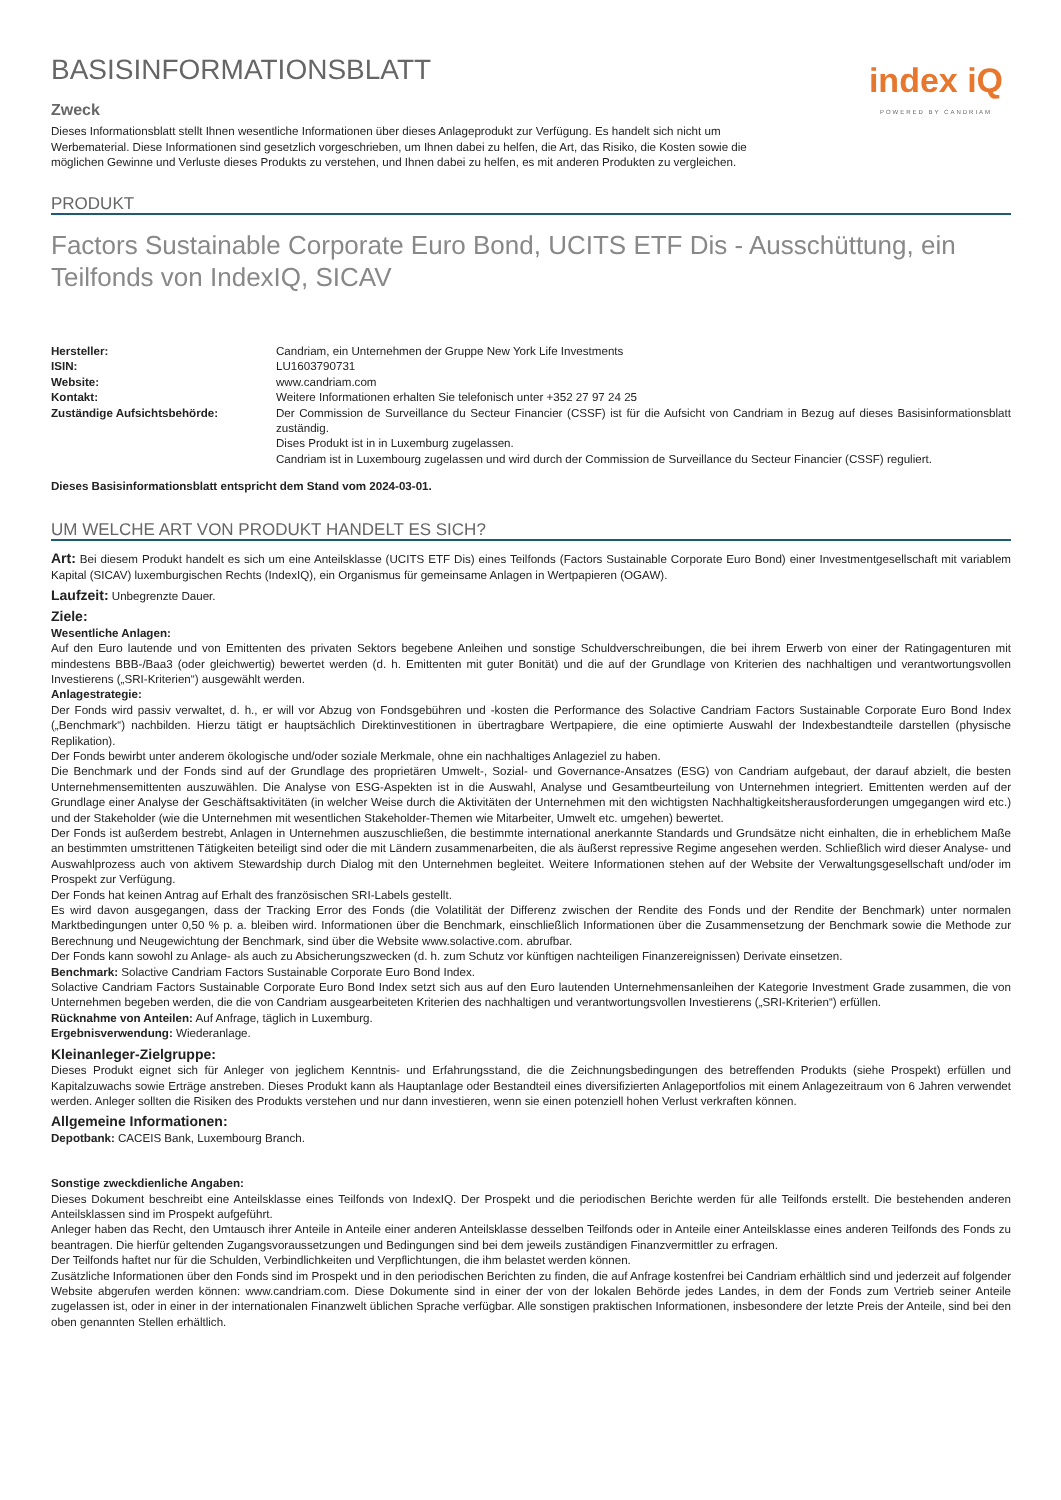BASISINFORMATIONSBLATT
Zweck
Dieses Informationsblatt stellt Ihnen wesentliche Informationen über dieses Anlageprodukt zur Verfügung. Es handelt sich nicht um Werbematerial. Diese Informationen sind gesetzlich vorgeschrieben, um Ihnen dabei zu helfen, die Art, das Risiko, die Kosten sowie die möglichen Gewinne und Verluste dieses Produkts zu verstehen, und Ihnen dabei zu helfen, es mit anderen Produkten zu vergleichen.
index iQ
POWERED BY CANDRIAM
PRODUKT
Factors Sustainable Corporate Euro Bond, UCITS ETF Dis - Ausschüttung, ein Teilfonds von IndexIQ, SICAV
| Hersteller: | Candriam, ein Unternehmen der Gruppe New York Life Investments |
| ISIN: | LU1603790731 |
| Website: | www.candriam.com |
| Kontakt: | Weitere Informationen erhalten Sie telefonisch unter +352 27 97 24 25 |
| Zuständige Aufsichtsbehörde: | Der Commission de Surveillance du Secteur Financier (CSSF) ist für die Aufsicht von Candriam in Bezug auf dieses Basisinformationsblatt zuständig. Dises Produkt ist in in Luxemburg zugelassen. Candriam ist in Luxembourg zugelassen und wird durch der Commission de Surveillance du Secteur Financier (CSSF) reguliert. |
Dieses Basisinformationsblatt entspricht dem Stand vom 2024-03-01.
UM WELCHE ART VON PRODUKT HANDELT ES SICH?
Art: Bei diesem Produkt handelt es sich um eine Anteilsklasse (UCITS ETF Dis) eines Teilfonds (Factors Sustainable Corporate Euro Bond) einer Investmentgesellschaft mit variablem Kapital (SICAV) luxemburgischen Rechts (IndexIQ), ein Organismus für gemeinsame Anlagen in Wertpapieren (OGAW).
Laufzeit: Unbegrenzte Dauer.
Ziele:
Wesentliche Anlagen:
Auf den Euro lautende und von Emittenten des privaten Sektors begebene Anleihen und sonstige Schuldverschreibungen, die bei ihrem Erwerb von einer der Ratingagenturen mit mindestens BBB-/Baa3 (oder gleichwertig) bewertet werden (d. h. Emittenten mit guter Bonität) und die auf der Grundlage von Kriterien des nachhaltigen und verantwortungsvollen Investierens („SRI-Kriterien“) ausgewählt werden.
Anlagestrategie:
Der Fonds wird passiv verwaltet, d. h., er will vor Abzug von Fondsgebühren und -kosten die Performance des Solactive Candriam Factors Sustainable Corporate Euro Bond Index („Benchmark“) nachbilden. Hierzu tätigt er hauptsächlich Direktinvestitionen in übertragbare Wertpapiere, die eine optimierte Auswahl der Indexbestandteile darstellen (physische Replikation).
Der Fonds bewirbt unter anderem ökologische und/oder soziale Merkmale, ohne ein nachhaltiges Anlageziel zu haben.
Die Benchmark und der Fonds sind auf der Grundlage des proprietären Umwelt-, Sozial- und Governance-Ansatzes (ESG) von Candriam aufgebaut, der darauf abzielt, die besten Unternehmensemittenten auszuwählen. Die Analyse von ESG-Aspekten ist in die Auswahl, Analyse und Gesamtbeurteilung von Unternehmen integriert. Emittenten werden auf der Grundlage einer Analyse der Geschäftsaktivitäten (in welcher Weise durch die Aktivitäten der Unternehmen mit den wichtigsten Nachhaltigkeitsherausforderungen umgegangen wird etc.) und der Stakeholder (wie die Unternehmen mit wesentlichen Stakeholder-Themen wie Mitarbeiter, Umwelt etc. umgehen) bewertet.
Der Fonds ist außerdem bestrebt, Anlagen in Unternehmen auszuschließen, die bestimmte international anerkannte Standards und Grundsätze nicht einhalten, die in erheblichem Maße an bestimmten umstrittenen Tätigkeiten beteiligt sind oder die mit Ländern zusammenarbeiten, die als äußerst repressive Regime angesehen werden. Schließlich wird dieser Analyse- und Auswahlprozess auch von aktivem Stewardship durch Dialog mit den Unternehmen begleitet. Weitere Informationen stehen auf der Website der Verwaltungsgesellschaft und/oder im Prospekt zur Verfügung.
Der Fonds hat keinen Antrag auf Erhalt des französischen SRI-Labels gestellt.
Es wird davon ausgegangen, dass der Tracking Error des Fonds (die Volatilität der Differenz zwischen der Rendite des Fonds und der Rendite der Benchmark) unter normalen Marktbedingungen unter 0,50 % p. a. bleiben wird. Informationen über die Benchmark, einschließlich Informationen über die Zusammensetzung der Benchmark sowie die Methode zur Berechnung und Neugewichtung der Benchmark, sind über die Website www.solactive.com. abrufbar.
Der Fonds kann sowohl zu Anlage- als auch zu Absicherungszwecken (d. h. zum Schutz vor künftigen nachteiligen Finanzereignissen) Derivate einsetzen.
Benchmark: Solactive Candriam Factors Sustainable Corporate Euro Bond Index.
Solactive Candriam Factors Sustainable Corporate Euro Bond Index setzt sich aus auf den Euro lautenden Unternehmensanleihen der Kategorie Investment Grade zusammen, die von Unternehmen begeben werden, die die von Candriam ausgearbeiteten Kriterien des nachhaltigen und verantwortungsvollen Investierens („SRI-Kriterien“) erfüllen.
Rücknahme von Anteilen: Auf Anfrage, täglich in Luxemburg.
Ergebnisverwendung: Wiederanlage.
Kleinanleger-Zielgruppe:
Dieses Produkt eignet sich für Anleger von jeglichem Kenntnis- und Erfahrungsstand, die die Zeichnungsbedingungen des betreffenden Produkts (siehe Prospekt) erfüllen und Kapitalzuwachs sowie Erträge anstreben. Dieses Produkt kann als Hauptanlage oder Bestandteil eines diversifizierten Anlageportfolios mit einem Anlagezeitraum von 6 Jahren verwendet werden. Anleger sollten die Risiken des Produkts verstehen und nur dann investieren, wenn sie einen potenziell hohen Verlust verkraften können.
Allgemeine Informationen:
Depotbank: CACEIS Bank, Luxembourg Branch.
Sonstige zweckdienliche Angaben:
Dieses Dokument beschreibt eine Anteilsklasse eines Teilfonds von IndexIQ. Der Prospekt und die periodischen Berichte werden für alle Teilfonds erstellt. Die bestehenden anderen Anteilsklassen sind im Prospekt aufgeführt.
Anleger haben das Recht, den Umtausch ihrer Anteile in Anteile einer anderen Anteilsklasse desselben Teilfonds oder in Anteile einer Anteilsklasse eines anderen Teilfonds des Fonds zu beantragen. Die hierfür geltenden Zugangsvoraussetzungen und Bedingungen sind bei dem jeweils zuständigen Finanzvermittler zu erfragen.
Der Teilfonds haftet nur für die Schulden, Verbindlichkeiten und Verpflichtungen, die ihm belastet werden können.
Zusätzliche Informationen über den Fonds sind im Prospekt und in den periodischen Berichten zu finden, die auf Anfrage kostenfrei bei Candriam erhältlich sind und jederzeit auf folgender Website abgerufen werden können: www.candriam.com. Diese Dokumente sind in einer der von der lokalen Behörde jedes Landes, in dem der Fonds zum Vertrieb seiner Anteile zugelassen ist, oder in einer in der internationalen Finanzwelt üblichen Sprache verfügbar. Alle sonstigen praktischen Informationen, insbesondere der letzte Preis der Anteile, sind bei den oben genannten Stellen erhältlich.